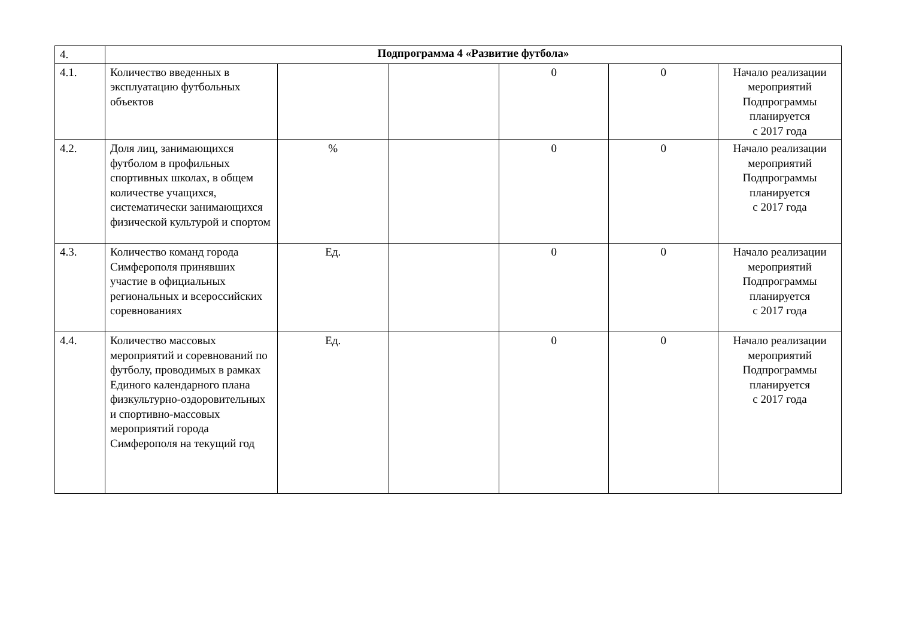| 4. | Подпрограмма 4 «Развитие футбола» | | | | | |
| 4.1. | Количество введенных в эксплуатацию футбольных объектов | | | 0 | 0 | Начало реализации мероприятий Подпрограммы планируется с 2017 года |
| 4.2. | Доля лиц, занимающихся футболом в профильных спортивных школах, в общем количестве учащихся, систематически занимающихся физической культурой и спортом | % | | 0 | 0 | Начало реализации мероприятий Подпрограммы планируется с 2017 года |
| 4.3. | Количество команд города Симферополя принявших участие в официальных региональных и всероссийских соревнованиях | Ед. | | 0 | 0 | Начало реализации мероприятий Подпрограммы планируется с 2017 года |
| 4.4. | Количество массовых мероприятий и соревнований по футболу, проводимых в рамках Единого календарного плана физкультурно-оздоровительных и спортивно-массовых мероприятий города Симферополя на текущий год | Ед. | | 0 | 0 | Начало реализации мероприятий Подпрограммы планируется с 2017 года |